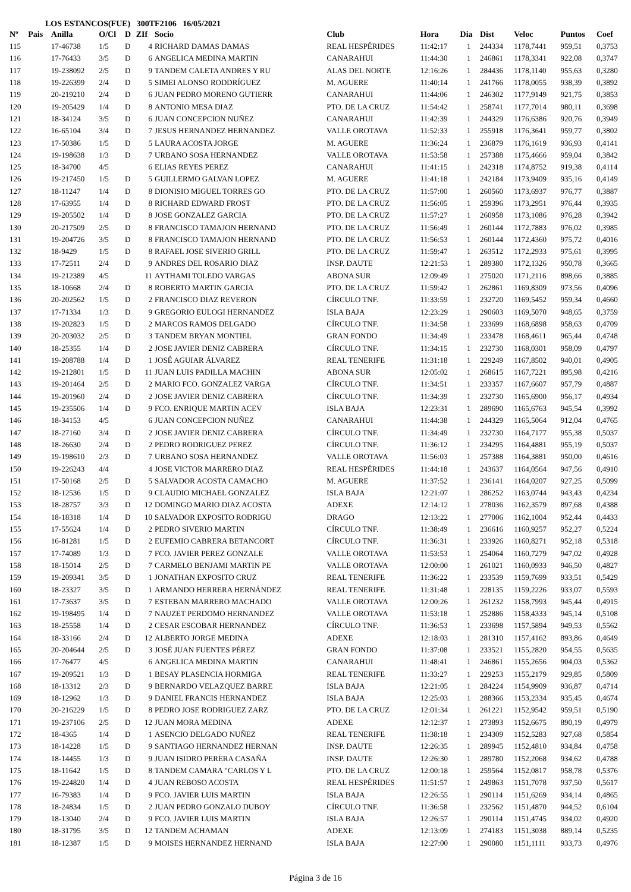LOS ESTANCOS(FUE) 300TF2106 16/05/2021
| Nº | Pais | Anilla | O/Cl | D | ZIf | Socio | Club | Hora | Dia | Dist | Veloc | Puntos | Coef |
| --- | --- | --- | --- | --- | --- | --- | --- | --- | --- | --- | --- | --- | --- |
| 115 | | 17-46738 | 1/5 | D | 4 | RICHARD DAMAS DAMAS | REAL HESPÉRIDES | 11:42:17 | 1 | 244334 | 1178,7441 | 959,51 | 0,3753 |
| 116 | | 17-76433 | 3/5 | D | 6 | ANGELICA MEDINA MARTIN | CANARAHUI | 11:44:30 | 1 | 246861 | 1178,3341 | 922,08 | 0,3747 |
| 117 | | 19-238092 | 2/5 | D | 9 | TANDEM CALETA ANDRES Y RU | ALAS DEL NORTE | 12:16:26 | 1 | 284436 | 1178,1140 | 955,63 | 0,3280 |
| 118 | | 19-226399 | 2/4 | D | 5 | SIMEI ALONSO RODDRÍGUEZ | M. AGUERE | 11:40:14 | 1 | 241766 | 1178,0055 | 938,39 | 0,3892 |
| 119 | | 20-219210 | 2/4 | D | 6 | JUAN PEDRO MORENO GUTIERR | CANARAHUI | 11:44:06 | 1 | 246302 | 1177,9149 | 921,75 | 0,3853 |
| 120 | | 19-205429 | 1/4 | D | 8 | ANTONIO MESA DIAZ | PTO. DE LA CRUZ | 11:54:42 | 1 | 258741 | 1177,7014 | 980,11 | 0,3698 |
| 121 | | 18-34124 | 3/5 | D | 6 | JUAN CONCEPCION NUÑEZ | CANARAHUI | 11:42:39 | 1 | 244329 | 1176,6386 | 920,76 | 0,3949 |
| 122 | | 16-65104 | 3/4 | D | 7 | JESUS HERNANDEZ HERNANDEZ | VALLE OROTAVA | 11:52:33 | 1 | 255918 | 1176,3641 | 959,77 | 0,3802 |
| 123 | | 17-50386 | 1/5 | D | 5 | LAURA ACOSTA JORGE | M. AGUERE | 11:36:24 | 1 | 236879 | 1176,1619 | 936,93 | 0,4141 |
| 124 | | 19-198638 | 1/3 | D | 7 | URBANO SOSA HERNANDEZ | VALLE OROTAVA | 11:53:58 | 1 | 257388 | 1175,4666 | 959,04 | 0,3842 |
| 125 | | 18-34700 | 4/5 | | 6 | ELIAS REYES PEREZ | CANARAHUI | 11:41:15 | 1 | 242318 | 1174,8752 | 919,38 | 0,4114 |
| 126 | | 19-217450 | 1/5 | D | 5 | GUILLERMO GALVAN LOPEZ | M. AGUERE | 11:41:18 | 1 | 242184 | 1173,9409 | 935,16 | 0,4149 |
| 127 | | 18-11247 | 1/4 | D | 8 | DIONISIO MIGUEL TORRES GO | PTO. DE LA CRUZ | 11:57:00 | 1 | 260560 | 1173,6937 | 976,77 | 0,3887 |
| 128 | | 17-63955 | 1/4 | D | 8 | RICHARD EDWARD FROST | PTO. DE LA CRUZ | 11:56:05 | 1 | 259396 | 1173,2951 | 976,44 | 0,3935 |
| 129 | | 19-205502 | 1/4 | D | 8 | JOSE GONZALEZ GARCIA | PTO. DE LA CRUZ | 11:57:27 | 1 | 260958 | 1173,1086 | 976,28 | 0,3942 |
| 130 | | 20-217509 | 2/5 | D | 8 | FRANCISCO TAMAJON HERNAND | PTO. DE LA CRUZ | 11:56:49 | 1 | 260144 | 1172,7883 | 976,02 | 0,3985 |
| 131 | | 19-204726 | 3/5 | D | 8 | FRANCISCO TAMAJON HERNAND | PTO. DE LA CRUZ | 11:56:53 | 1 | 260144 | 1172,4360 | 975,72 | 0,4016 |
| 132 | | 18-9429 | 1/5 | D | 8 | RAFAEL JOSE SIVERIO GRILL | PTO. DE LA CRUZ | 11:59:47 | 1 | 263512 | 1172,2933 | 975,61 | 0,3995 |
| 133 | | 17-72511 | 2/4 | D | 9 | ANDRES DEL ROSARIO DIAZ | INSP. DAUTE | 12:21:53 | 1 | 289380 | 1172,1326 | 950,78 | 0,3665 |
| 134 | | 19-212389 | 4/5 | | 11 | AYTHAMI TOLEDO VARGAS | ABONA SUR | 12:09:49 | 1 | 275020 | 1171,2116 | 898,66 | 0,3885 |
| 135 | | 18-10668 | 2/4 | D | 8 | ROBERTO MARTIN GARCIA | PTO. DE LA CRUZ | 11:59:42 | 1 | 262861 | 1169,8309 | 973,56 | 0,4096 |
| 136 | | 20-202562 | 1/5 | D | 2 | FRANCISCO DIAZ REVERON | CÍRCULO TNF. | 11:33:59 | 1 | 232720 | 1169,5452 | 959,34 | 0,4660 |
| 137 | | 17-71334 | 1/3 | D | 9 | GREGORIO EULOGI HERNANDEZ | ISLA BAJA | 12:23:29 | 1 | 290603 | 1169,5070 | 948,65 | 0,3759 |
| 138 | | 19-202823 | 1/5 | D | 2 | MARCOS RAMOS DELGADO | CÍRCULO TNF. | 11:34:58 | 1 | 233699 | 1168,6898 | 958,63 | 0,4709 |
| 139 | | 20-203032 | 2/5 | D | 3 | TANDEM BRYAN MONTIEL | GRAN FONDO | 11:34:49 | 1 | 233478 | 1168,4611 | 965,44 | 0,4748 |
| 140 | | 18-25355 | 1/4 | D | 2 | JOSE JAVIER DENIZ CABRERA | CÍRCULO TNF. | 11:34:15 | 1 | 232730 | 1168,0301 | 958,09 | 0,4797 |
| 141 | | 19-208788 | 1/4 | D | 1 | JOSÉ AGUIAR ÁLVAREZ | REAL TENERIFE | 11:31:18 | 1 | 229249 | 1167,8502 | 940,01 | 0,4905 |
| 142 | | 19-212801 | 1/5 | D | 11 | JUAN LUIS PADILLA MACHIN | ABONA SUR | 12:05:02 | 1 | 268615 | 1167,7221 | 895,98 | 0,4216 |
| 143 | | 19-201464 | 2/5 | D | 2 | MARIO FCO. GONZALEZ VARGA | CÍRCULO TNF. | 11:34:51 | 1 | 233357 | 1167,6607 | 957,79 | 0,4887 |
| 144 | | 19-201960 | 2/4 | D | 2 | JOSE JAVIER DENIZ CABRERA | CÍRCULO TNF. | 11:34:39 | 1 | 232730 | 1165,6900 | 956,17 | 0,4934 |
| 145 | | 19-235506 | 1/4 | D | 9 | FCO. ENRIQUE MARTIN ACEV | ISLA BAJA | 12:23:31 | 1 | 289690 | 1165,6763 | 945,54 | 0,3992 |
| 146 | | 18-34153 | 4/5 | | 6 | JUAN CONCEPCION NUÑEZ | CANARAHUI | 11:44:38 | 1 | 244329 | 1165,5064 | 912,04 | 0,4765 |
| 147 | | 18-27160 | 3/4 | D | 2 | JOSE JAVIER DENIZ CABRERA | CÍRCULO TNF. | 11:34:49 | 1 | 232730 | 1164,7177 | 955,38 | 0,5037 |
| 148 | | 18-26630 | 2/4 | D | 2 | PEDRO RODRIGUEZ PEREZ | CÍRCULO TNF. | 11:36:12 | 1 | 234295 | 1164,4881 | 955,19 | 0,5037 |
| 149 | | 19-198610 | 2/3 | D | 7 | URBANO SOSA HERNANDEZ | VALLE OROTAVA | 11:56:03 | 1 | 257388 | 1164,3881 | 950,00 | 0,4616 |
| 150 | | 19-226243 | 4/4 | | 4 | JOSE VICTOR MARRERO DIAZ | REAL HESPÉRIDES | 11:44:18 | 1 | 243637 | 1164,0564 | 947,56 | 0,4910 |
| 151 | | 17-50168 | 2/5 | D | 5 | SALVADOR ACOSTA CAMACHO | M. AGUERE | 11:37:52 | 1 | 236141 | 1164,0207 | 927,25 | 0,5099 |
| 152 | | 18-12536 | 1/5 | D | 9 | CLAUDIO MICHAEL GONZALEZ | ISLA BAJA | 12:21:07 | 1 | 286252 | 1163,0744 | 943,43 | 0,4234 |
| 153 | | 18-28757 | 3/3 | D | 12 | DOMINGO MARIO DIAZ ACOSTA | ADEXE | 12:14:12 | 1 | 278036 | 1162,3579 | 897,68 | 0,4388 |
| 154 | | 18-18318 | 1/4 | D | 10 | SALVADOR EXPOSITO RODRIGU | DRAGO | 12:13:22 | 1 | 277006 | 1162,1004 | 952,44 | 0,4433 |
| 155 | | 17-55624 | 1/4 | D | 2 | PEDRO SIVERIO MARTIN | CÍRCULO TNF. | 11:38:49 | 1 | 236616 | 1160,9257 | 952,27 | 0,5224 |
| 156 | | 16-81281 | 1/5 | D | 2 | EUFEMIO CABRERA BETANCORT | CÍRCULO TNF. | 11:36:31 | 1 | 233926 | 1160,8271 | 952,18 | 0,5318 |
| 157 | | 17-74089 | 1/3 | D | 7 | FCO. JAVIER PEREZ GONZALE | VALLE OROTAVA | 11:53:53 | 1 | 254064 | 1160,7279 | 947,02 | 0,4928 |
| 158 | | 18-15014 | 2/5 | D | 7 | CARMELO BENJAMI MARTIN PE | VALLE OROTAVA | 12:00:00 | 1 | 261021 | 1160,0933 | 946,50 | 0,4827 |
| 159 | | 19-209341 | 3/5 | D | 1 | JONATHAN EXPOSITO CRUZ | REAL TENERIFE | 11:36:22 | 1 | 233539 | 1159,7699 | 933,51 | 0,5429 |
| 160 | | 18-23327 | 3/5 | D | 1 | ARMANDO HERRERA HERNÁNDEZ | REAL TENERIFE | 11:31:48 | 1 | 228135 | 1159,2226 | 933,07 | 0,5593 |
| 161 | | 17-73637 | 3/5 | D | 7 | ESTEBAN MARRERO MACHADO | VALLE OROTAVA | 12:00:26 | 1 | 261232 | 1158,7993 | 945,44 | 0,4915 |
| 162 | | 19-198495 | 1/4 | D | 7 | NAUZET PERDOMO HERNANDEZ | VALLE OROTAVA | 11:53:18 | 1 | 252886 | 1158,4333 | 945,14 | 0,5108 |
| 163 | | 18-25558 | 1/4 | D | 2 | CESAR ESCOBAR HERNANDEZ | CÍRCULO TNF. | 11:36:53 | 1 | 233698 | 1157,5894 | 949,53 | 0,5562 |
| 164 | | 18-33166 | 2/4 | D | 12 | ALBERTO JORGE MEDINA | ADEXE | 12:18:03 | 1 | 281310 | 1157,4162 | 893,86 | 0,4649 |
| 165 | | 20-204644 | 2/5 | D | 3 | JOSÉ JUAN FUENTES PÉREZ | GRAN FONDO | 11:37:08 | 1 | 233521 | 1155,2820 | 954,55 | 0,5635 |
| 166 | | 17-76477 | 4/5 | | 6 | ANGELICA MEDINA MARTIN | CANARAHUI | 11:48:41 | 1 | 246861 | 1155,2656 | 904,03 | 0,5362 |
| 167 | | 19-209521 | 1/3 | D | 1 | BESAY PLASENCIA HORMIGA | REAL TENERIFE | 11:33:27 | 1 | 229253 | 1155,2179 | 929,85 | 0,5809 |
| 168 | | 18-13312 | 2/3 | D | 9 | BERNARDO VELAZQUEZ BARRE | ISLA BAJA | 12:21:05 | 1 | 284224 | 1154,9909 | 936,87 | 0,4714 |
| 169 | | 18-12962 | 1/3 | D | 9 | DANIEL FRANCIS HERNANDEZ | ISLA BAJA | 12:25:03 | 1 | 288366 | 1153,2334 | 935,45 | 0,4674 |
| 170 | | 20-216229 | 1/5 | D | 8 | PEDRO JOSE RODRIGUEZ ZARZ | PTO. DE LA CRUZ | 12:01:34 | 1 | 261221 | 1152,9542 | 959,51 | 0,5190 |
| 171 | | 19-237106 | 2/5 | D | 12 | JUAN MORA MEDINA | ADEXE | 12:12:37 | 1 | 273893 | 1152,6675 | 890,19 | 0,4979 |
| 172 | | 18-4365 | 1/4 | D | 1 | ASENCIO DELGADO NUÑEZ | REAL TENERIFE | 11:38:18 | 1 | 234309 | 1152,5283 | 927,68 | 0,5854 |
| 173 | | 18-14228 | 1/5 | D | 9 | SANTIAGO HERNANDEZ HERNAN | INSP. DAUTE | 12:26:35 | 1 | 289945 | 1152,4810 | 934,84 | 0,4758 |
| 174 | | 18-14455 | 1/3 | D | 9 | JUAN ISIDRO PERERA CASAÑA | INSP. DAUTE | 12:26:30 | 1 | 289780 | 1152,2068 | 934,62 | 0,4788 |
| 175 | | 18-11642 | 1/5 | D | 8 | TANDEM CAMARA "CARLOS Y L | PTO. DE LA CRUZ | 12:00:18 | 1 | 259564 | 1152,0817 | 958,78 | 0,5376 |
| 176 | | 19-224820 | 1/4 | D | 4 | JUAN REBOSO ACOSTA | REAL HESPÉRIDES | 11:51:57 | 1 | 249863 | 1151,7078 | 937,50 | 0,5617 |
| 177 | | 16-79383 | 1/4 | D | 9 | FCO. JAVIER LUIS MARTIN | ISLA BAJA | 12:26:55 | 1 | 290114 | 1151,6269 | 934,14 | 0,4865 |
| 178 | | 18-24834 | 1/5 | D | 2 | JUAN PEDRO GONZALO DUBOY | CÍRCULO TNF. | 11:36:58 | 1 | 232562 | 1151,4870 | 944,52 | 0,6104 |
| 179 | | 18-13040 | 2/4 | D | 9 | FCO. JAVIER LUIS MARTIN | ISLA BAJA | 12:26:57 | 1 | 290114 | 1151,4745 | 934,02 | 0,4920 |
| 180 | | 18-31795 | 3/5 | D | 12 | TANDEM ACHAMAN | ADEXE | 12:13:09 | 1 | 274183 | 1151,3038 | 889,14 | 0,5235 |
| 181 | | 18-12387 | 1/5 | D | 9 | MOISES HERNANDEZ HERNAND | ISLA BAJA | 12:27:00 | 1 | 290080 | 1151,1111 | 933,73 | 0,4976 |
Página 3 de 16